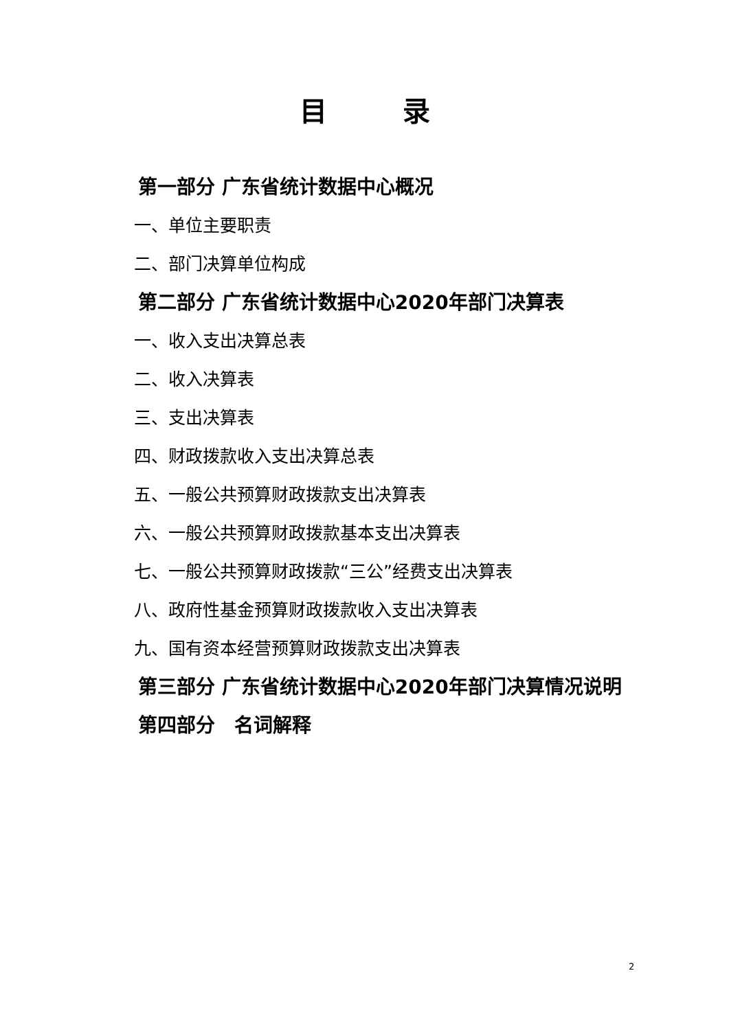目录
第一部分 广东省统计数据中心概况
一、单位主要职责
二、部门决算单位构成
第二部分 广东省统计数据中心2020年部门决算表
一、收入支出决算总表
二、收入决算表
三、支出决算表
四、财政拨款收入支出决算总表
五、一般公共预算财政拨款支出决算表
六、一般公共预算财政拨款基本支出决算表
七、一般公共预算财政拨款“三公”经费支出决算表
八、政府性基金预算财政拨款收入支出决算表
九、国有资本经营预算财政拨款支出决算表
第三部分 广东省统计数据中心2020年部门决算情况说明
第四部分　名词解释
2